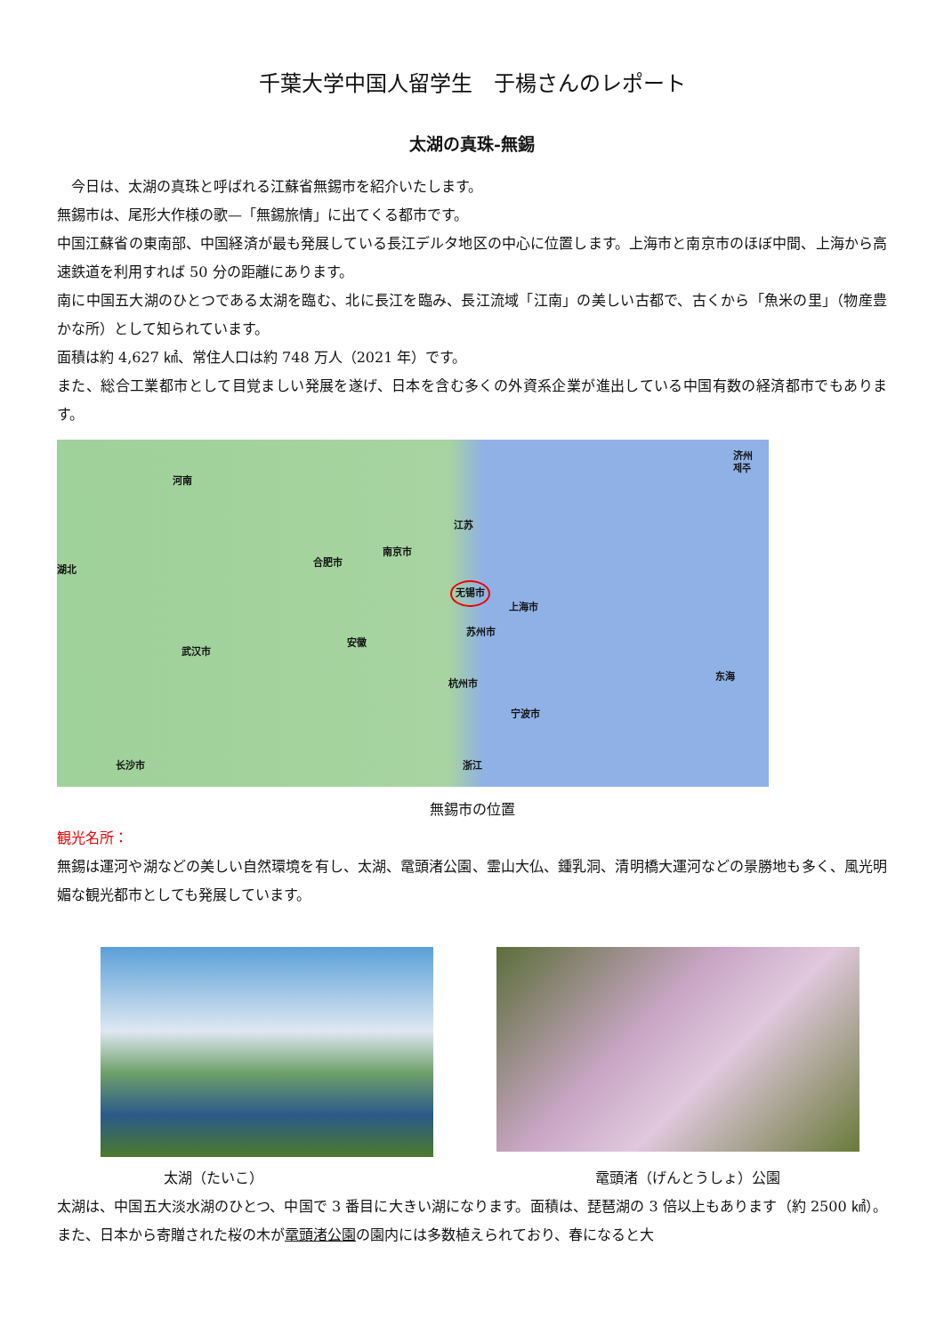千葉大学中国人留学生　于楊さんのレポート
太湖の真珠-無錫
　今日は、太湖の真珠と呼ばれる江蘇省無錫市を紹介いたします。
無錫市は、尾形大作様の歌—「無錫旅情」に出てくる都市です。
中国江蘇省の東南部、中国経済が最も発展している長江デルタ地区の中心に位置します。上海市と南京市のほぼ中間、上海から高速鉄道を利用すれば 50 分の距離にあります。
南に中国五大湖のひとつである太湖を臨む、北に長江を臨み、長江流域「江南」の美しい古都で、古くから「魚米の里」（物産豊かな所）として知られています。
面積は約 4,627 ㎢、常住人口は約 748 万人（2021 年）です。
また、総合工業都市として目覚ましい発展を遂げ、日本を含む多くの外資系企業が進出している中国有数の経済都市でもあります。
济州
제주
河南
江苏
南京市
合肥市
湖北
无锡市
上海市
苏州市
安徽
武汉市
杭州市
东海
宁波市
浙江 长沙市
無錫市の位置
観光名所：
無錫は運河や湖などの美しい自然環境を有し、太湖、鼋頭渚公園、霊山大仏、鍾乳洞、清明橋大運河などの景勝地も多く、風光明媚な観光都市としても発展しています。
太湖（たいこ） 鼋頭渚（げんとうしょ）公園
太湖は、中国五大淡水湖のひとつ、中国で 3 番目に大きい湖になります。面積は、琵琶湖の 3 倍以上もあります（約 2500 ㎢）。また、日本から寄贈された桜の木が鼋頭渚公園の園内には多数植えられており、春になると大